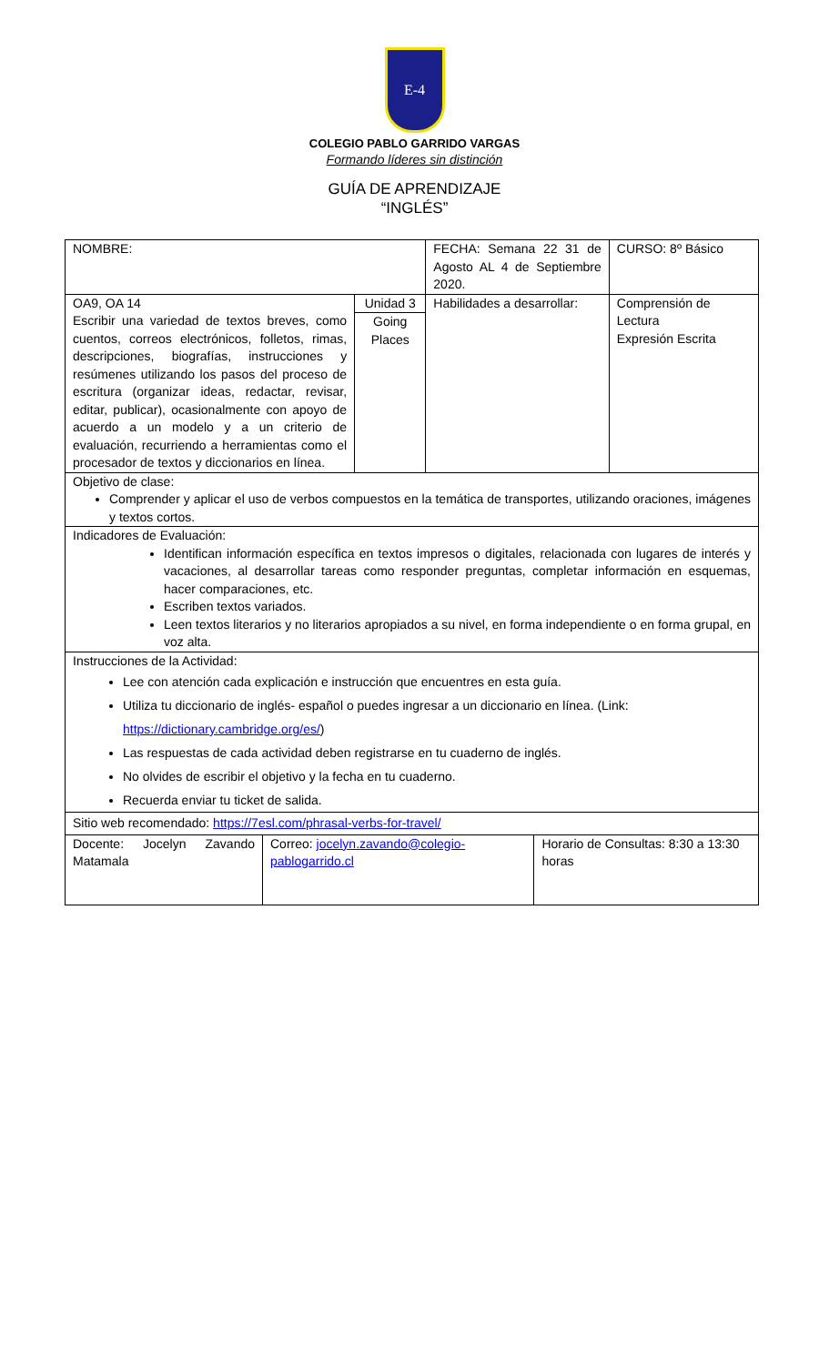E-4
COLEGIO PABLO GARRIDO VARGAS
Formando líderes sin distinción
GUÍA DE APRENDIZAJE
“INGLÉS”
| NOMBRE: | | | FECHA: Semana 22 31 de Agosto AL 4 de Septiembre 2020. | | CURSO: 8º Básico |
| OA9, OA 14 Escribir una variedad de textos breves, como cuentos, correos electrónicos, folletos, rimas, descripciones, biografías, instrucciones y resúmenes utilizando los pasos del proceso de escritura (organizar ideas, redactar, revisar, editar, publicar), ocasionalmente con apoyo de acuerdo a un modelo y a un criterio de evaluación, recurriendo a herramientas como el procesador de textos y diccionarios en línea. | | Unidad 3 Going Places | Habilidades a desarrollar: | | Comprensión de Lectura Expresión Escrita |
| Objetivo de clase: Comprender y aplicar el uso de verbos compuestos en la temática de transportes, utilizando oraciones, imágenes y textos cortos. | | | | | |
| Indicadores de Evaluación: Identifican información específica en textos impresos o digitales, relacionada con lugares de interés y vacaciones, al desarrollar tareas como responder preguntas, completar información en esquemas, hacer comparaciones, etc. Escriben textos variados. Leen textos literarios y no literarios apropiados a su nivel, en forma independiente o en forma grupal, en voz alta. | | | | | |
| Instrucciones de la Actividad: Lee con atención cada explicación e instrucción que encuentres en esta guía. Utiliza tu diccionario de inglés- español o puedes ingresar a un diccionario en línea. (Link: https://dictionary.cambridge.org/es/ ) Las respuestas de cada actividad deben registrarse en tu cuaderno de inglés. No olvides de escribir el objetivo y la fecha en tu cuaderno. Recuerda enviar tu ticket de salida. | | | | | |
| Sitio web recomendado: https://7esl.com/phrasal-verbs-for-travel/ | | | | | |
| Docente: Jocelyn Zavando Matamala | Correo: jocelyn.zavando@colegio-pablogarrido.cl | | | Horario de Consultas: 8:30 a 13:30 horas | |